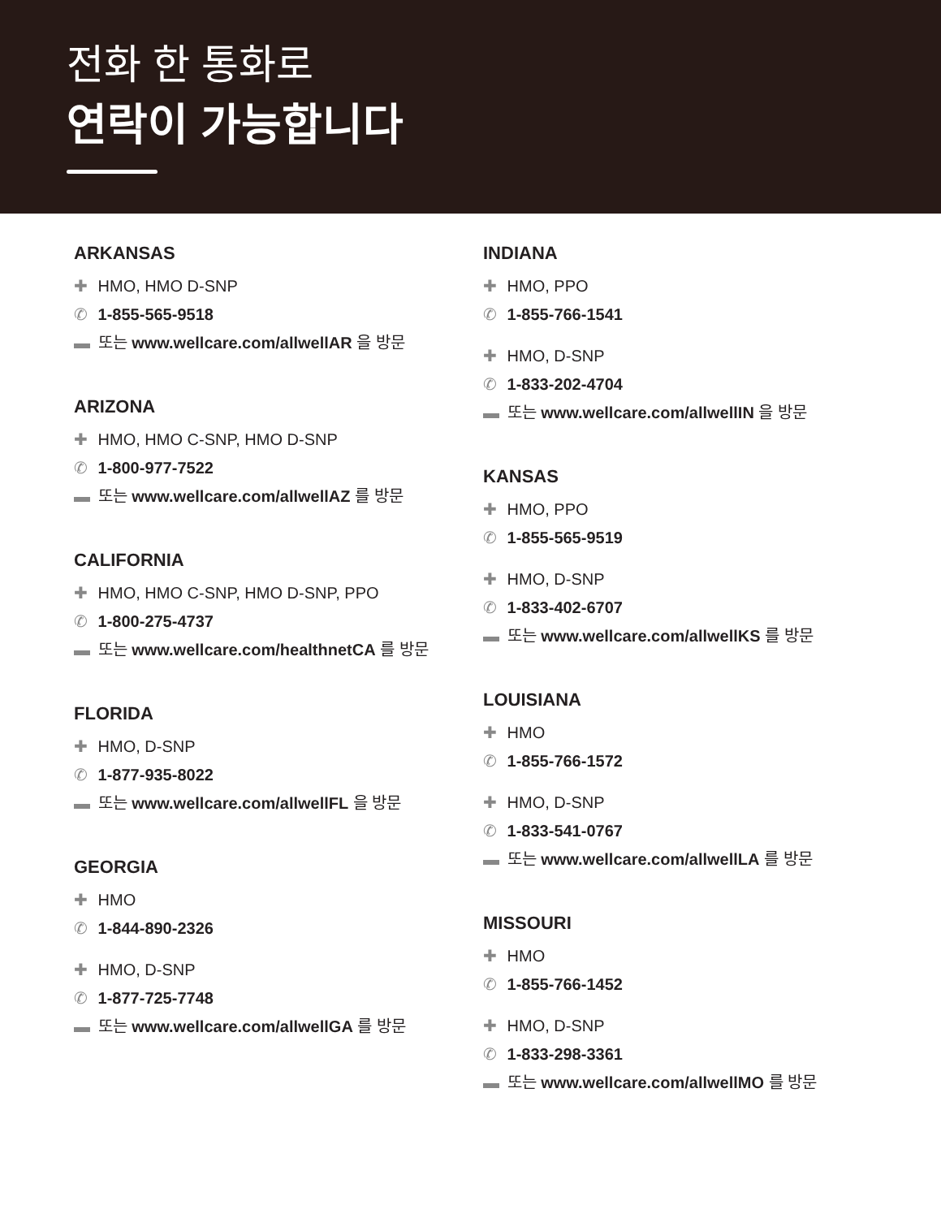전화 한 통화로
연락이 가능합니다
ARKANSAS
✚ HMO, HMO D-SNP
✆ 1-855-565-9518
▬ 또는 www.wellcare.com/allwellAR 을 방문
ARIZONA
✚ HMO, HMO C-SNP, HMO D-SNP
✆ 1-800-977-7522
▬ 또는 www.wellcare.com/allwellAZ 를 방문
CALIFORNIA
✚ HMO, HMO C-SNP, HMO D-SNP, PPO
✆ 1-800-275-4737
▬ 또는 www.wellcare.com/healthnetCA 를 방문
FLORIDA
✚ HMO, D-SNP
✆ 1-877-935-8022
▬ 또는 www.wellcare.com/allwellFL 을 방문
GEORGIA
✚ HMO
✆ 1-844-890-2326
✚ HMO, D-SNP
✆ 1-877-725-7748
▬ 또는 www.wellcare.com/allwellGA 를 방문
INDIANA
✚ HMO, PPO
✆ 1-855-766-1541
✚ HMO, D-SNP
✆ 1-833-202-4704
▬ 또는 www.wellcare.com/allwellIN 을 방문
KANSAS
✚ HMO, PPO
✆ 1-855-565-9519
✚ HMO, D-SNP
✆ 1-833-402-6707
▬ 또는 www.wellcare.com/allwellKS 를 방문
LOUISIANA
✚ HMO
✆ 1-855-766-1572
✚ HMO, D-SNP
✆ 1-833-541-0767
▬ 또는 www.wellcare.com/allwellLA 를 방문
MISSOURI
✚ HMO
✆ 1-855-766-1452
✚ HMO, D-SNP
✆ 1-833-298-3361
▬ 또는 www.wellcare.com/allwellMO 를 방문